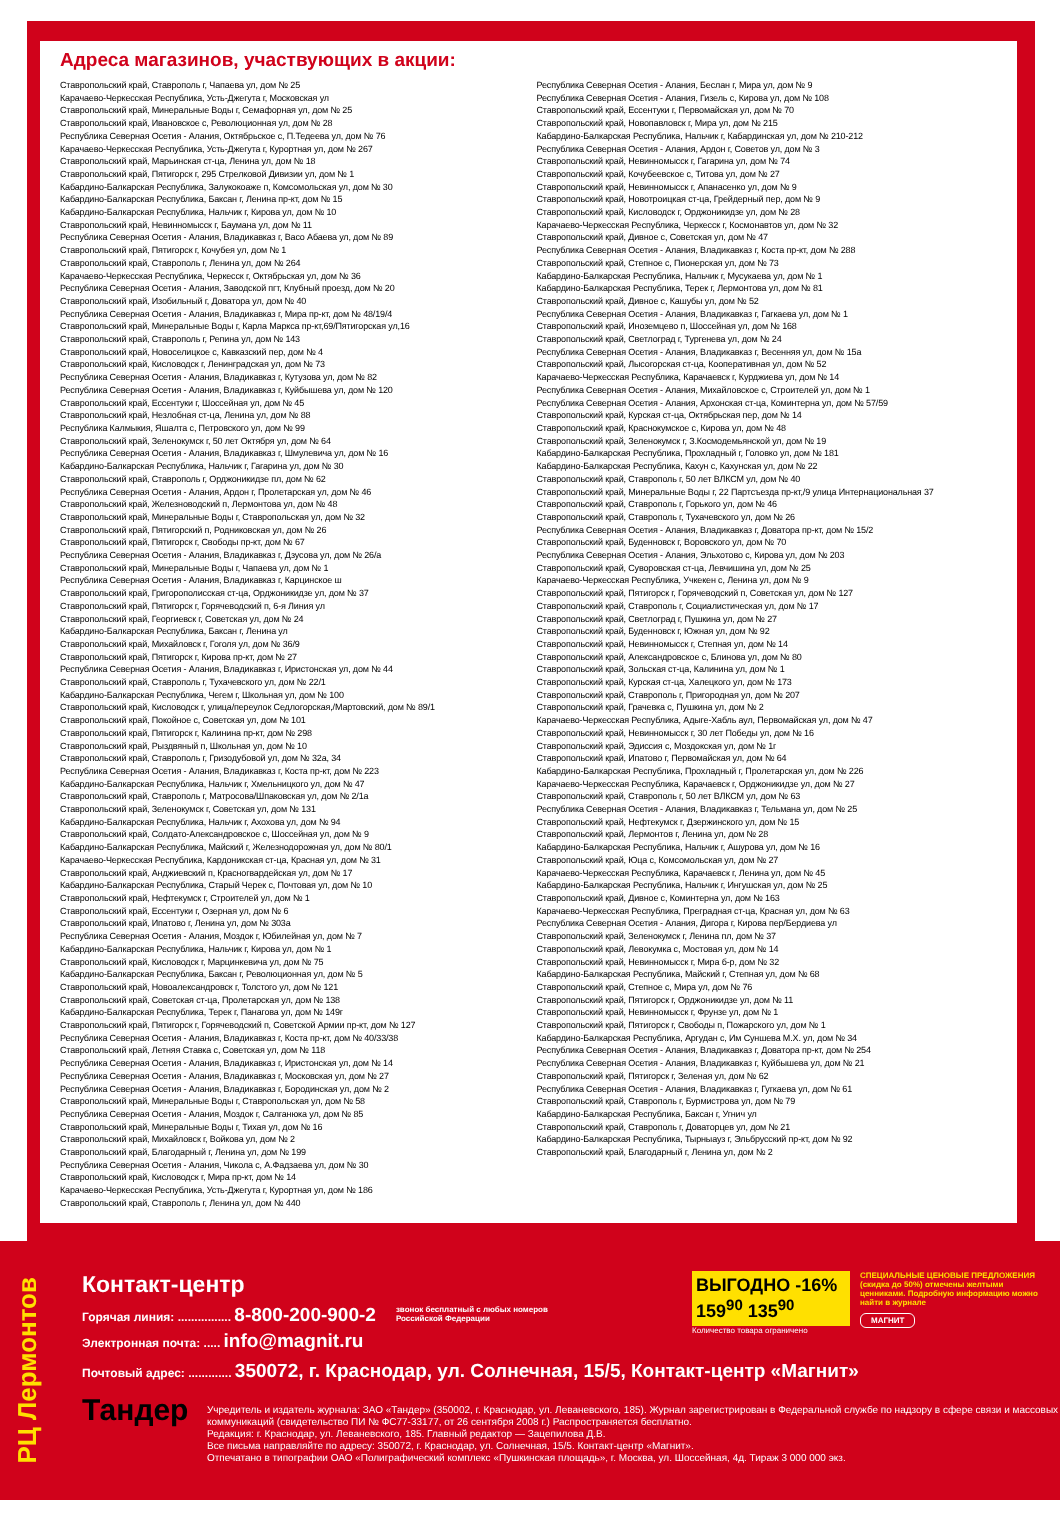Адреса магазинов, участвующих в акции:
Ставропольский край, Ставрополь г, Чапаева ул, дом № 25
Карачаево-Черкесская Республика, Усть-Джегута г, Московская ул
Ставропольский край, Минеральные Воды г, Семафорная ул, дом № 25
Ставропольский край, Ивановское с, Революционная ул, дом № 28
Республика Северная Осетия - Алания, Октябрьское с, П.Тедеева ул, дом № 76
Карачаево-Черкесская Республика, Усть-Джегута г, Курортная ул, дом № 267
Ставропольский край, Марьинская ст-ца, Ленина ул, дом № 18
Ставропольский край, Пятигорск г, 295 Стрелковой Дивизии ул, дом № 1
Кабардино-Балкарская Республика, Залукокоаже п, Комсомольская ул, дом № 30
Кабардино-Балкарская Республика, Баксан г, Ленина пр-кт, дом № 15
Кабардино-Балкарская Республика, Нальчик г, Кирова ул, дом № 10
Ставропольский край, Невинномысск г, Баумана ул, дом № 11
Республика Северная Осетия - Алания, Владикавказ г, Васо Абаева ул, дом № 89
Ставропольский край, Пятигорск г, Кочубея ул, дом № 1
Ставропольский край, Ставрополь г, Ленина ул, дом № 264
Карачаево-Черкесская Республика, Черкесск г, Октябрьская ул, дом № 36
Республика Северная Осетия - Алания, Заводской пгт, Клубный проезд, дом № 20
Ставропольский край, Изобильный г, Доватора ул, дом № 40
Республика Северная Осетия - Алания, Владикавказ г, Мира пр-кт, дом № 48/19/4
Ставропольский край, Минеральные Воды г, Карла Маркса пр-кт,69/Пятигорская ул,16
Ставропольский край, Ставрополь г, Репина ул, дом № 143
Ставропольский край, Новоселицкое с, Кавказский пер, дом № 4
Ставропольский край, Кисловодск г, Ленинградская ул, дом № 73
Республика Северная Осетия - Алания, Владикавказ г, Кутузова ул, дом № 82
Республика Северная Осетия - Алания, Владикавказ г, Куйбышева ул, дом № 120
Ставропольский край, Ессентуки г, Шоссейная ул, дом № 45
Ставропольский край, Незлобная ст-ца, Ленина ул, дом № 88
Республика Калмыкия, Яшалта с, Петровского ул, дом № 99
Ставропольский край, Зеленокумск г, 50 лет Октября ул, дом № 64
Республика Северная Осетия - Алания, Владикавказ г, Шмулевича ул, дом № 16
Кабардино-Балкарская Республика, Нальчик г, Гагарина ул, дом № 30
Ставропольский край, Ставрополь г, Орджоникидзе пл, дом № 62
Республика Северная Осетия - Алания, Ардон г, Пролетарская ул, дом № 46
Ставропольский край, Железноводский п, Лермонтова ул, дом № 48
Ставропольский край, Минеральные Воды г, Ставропольская ул, дом № 32
Ставропольский край, Пятигорский п, Родниковская ул, дом № 26
Ставропольский край, Пятигорск г, Свободы пр-кт, дом № 67
Республика Северная Осетия - Алания, Владикавказ г, Дзусова ул, дом № 26/а
Ставропольский край, Минеральные Воды г, Чапаева ул, дом № 1
Республика Северная Осетия - Алания, Владикавказ г, Карцинское ш
Ставропольский край, Григорополисская ст-ца, Орджоникидзе ул, дом № 37
Ставропольский край, Пятигорск г, Горячеводский п, 6-я Линия ул
Ставропольский край, Георгиевск г, Советская ул, дом № 24
Кабардино-Балкарская Республика, Баксан г, Ленина ул
Ставропольский край, Михайловск г, Гоголя ул, дом № 36/9
Ставропольский край, Пятигорск г, Кирова пр-кт, дом № 27
Республика Северная Осетия - Алания, Владикавказ г, Иристонская ул, дом № 44
Ставропольский край, Ставрополь г, Тухачевского ул, дом № 22/1
Кабардино-Балкарская Республика, Чегем г, Школьная ул, дом № 100
Ставропольский край, Кисловодск г, улица/переулок Седлогорская,/Мартовский, дом № 89/1
Ставропольский край, Покойное с, Советская ул, дом № 101
Ставропольский край, Пятигорск г, Калинина пр-кт, дом № 298
Ставропольский край, Рыздвяный п, Школьная ул, дом № 10
Ставропольский край, Ставрополь г, Гризодубовой ул, дом № 32а, 34
Республика Северная Осетия - Алания, Владикавказ г, Коста пр-кт, дом № 223
Кабардино-Балкарская Республика, Нальчик г, Хмельницкого ул, дом № 47
Ставропольский край, Ставрополь г, Матросова/Шпаковская ул, дом № 2/1а
Ставропольский край, Зеленокумск г, Советская ул, дом № 131
Кабардино-Балкарская Республика, Нальчик г, Ахохова ул, дом № 94
Ставропольский край, Солдато-Александровское с, Шоссейная ул, дом № 9
Кабардино-Балкарская Республика, Майский г, Железнодорожная ул, дом № 80/1
Карачаево-Черкесская Республика, Кардоникская ст-ца, Красная ул, дом № 31
Ставропольский край, Анджиевский п, Красногвардейская ул, дом № 17
Кабардино-Балкарская Республика, Старый Черек с, Почтовая ул, дом № 10
Ставропольский край, Нефтекумск г, Строителей ул, дом № 1
Ставропольский край, Ессентуки г, Озерная ул, дом № 6
Ставропольский край, Ипатово г, Ленина ул, дом № 303а
Республика Северная Осетия - Алания, Моздок г, Юбилейная ул, дом № 7
Кабардино-Балкарская Республика, Нальчик г, Кирова ул, дом № 1
Ставропольский край, Кисловодск г, Марцинкевича ул, дом № 75
Кабардино-Балкарская Республика, Баксан г, Революционная ул, дом № 5
Ставропольский край, Новоалександровск г, Толстого ул, дом № 121
Ставропольский край, Советская ст-ца, Пролетарская ул, дом № 138
Кабардино-Балкарская Республика, Терек г, Панагова ул, дом № 149г
Ставропольский край, Пятигорск г, Горячеводский п, Советской Армии пр-кт, дом № 127
Республика Северная Осетия - Алания, Владикавказ г, Коста пр-кт, дом № 40/33/38
Ставропольский край, Летняя Ставка с, Советская ул, дом № 118
Республика Северная Осетия - Алания, Владикавказ г, Иристонская ул, дом № 14
Республика Северная Осетия - Алания, Владикавказ г, Московская ул, дом № 27
Республика Северная Осетия - Алания, Владикавказ г, Бородинская ул, дом № 2
Ставропольский край, Минеральные Воды г, Ставропольская ул, дом № 58
Республика Северная Осетия - Алания, Моздок г, Салганюка ул, дом № 85
Ставропольский край, Минеральные Воды г, Тихая ул, дом № 16
Ставропольский край, Михайловск г, Войкова ул, дом № 2
Ставропольский край, Благодарный г, Ленина ул, дом № 199
Республика Северная Осетия - Алания, Чикола с, А.Фадзаева ул, дом № 30
Ставропольский край, Кисловодск г, Мира пр-кт, дом № 14
Карачаево-Черкесская Республика, Усть-Джегута г, Курортная ул, дом № 186
Ставропольский край, Ставрополь г, Ленина ул, дом № 440
Республика Северная Осетия - Алания, Беслан г, Мира ул, дом № 9
Республика Северная Осетия - Алания, Гизель с, Кирова ул, дом № 108
Ставропольский край, Ессентуки г, Первомайская ул, дом № 70
Ставропольский край, Новопавловск г, Мира ул, дом № 215
Кабардино-Балкарская Республика, Нальчик г, Кабардинская ул, дом № 210-212
Республика Северная Осетия - Алания, Ардон г, Советов ул, дом № 3
Ставропольский край, Невинномысск г, Гагарина ул, дом № 74
Ставропольский край, Кочубеевское с, Титова ул, дом № 27
Ставропольский край, Невинномысск г, Апанасенко ул, дом № 9
Ставропольский край, Новотроицкая ст-ца, Грейдерный пер, дом № 9
Ставропольский край, Кисловодск г, Орджоникидзе ул, дом № 28
Карачаево-Черкесская Республика, Черкесск г, Космонавтов ул, дом № 32
Ставропольский край, Дивное с, Советская ул, дом № 47
Республика Северная Осетия - Алания, Владикавказ г, Коста пр-кт, дом № 288
Ставропольский край, Степное с, Пионерская ул, дом № 73
Кабардино-Балкарская Республика, Нальчик г, Мусукаева ул, дом № 1
Кабардино-Балкарская Республика, Терек г, Лермонтова ул, дом № 81
Ставропольский край, Дивное с, Кашубы ул, дом № 52
Республика Северная Осетия - Алания, Владикавказ г, Гагкаева ул, дом № 1
Ставропольский край, Иноземцево п, Шоссейная ул, дом № 168
Ставропольский край, Светлоград г, Тургенева ул, дом № 24
Республика Северная Осетия - Алания, Владикавказ г, Весенняя ул, дом № 15а
Ставропольский край, Лысогорская ст-ца, Кооперативная ул, дом № 52
Карачаево-Черкесская Республика, Карачаевск г, Курджиева ул, дом № 14
Республика Северная Осетия - Алания, Михайловское с, Строителей ул, дом № 1
Республика Северная Осетия - Алания, Архонская ст-ца, Коминтерна ул, дом № 57/59
Ставропольский край, Курская ст-ца, Октябрьская пер, дом № 14
Ставропольский край, Краснокумское с, Кирова ул, дом № 48
Ставропольский край, Зеленокумск г, З.Космодемьянской ул, дом № 19
Кабардино-Балкарская Республика, Прохладный г, Головко ул, дом № 181
Кабардино-Балкарская Республика, Кахун с, Кахунская ул, дом № 22
Ставропольский край, Ставрополь г, 50 лет ВЛКСМ ул, дом № 40
Ставропольский край, Минеральные Воды г, 22 Партсъезда пр-кт,/9 улица Интернациональная 37
Ставропольский край, Ставрополь г, Горького ул, дом № 46
Ставропольский край, Ставрополь г, Тухачевского ул, дом № 26
Республика Северная Осетия - Алания, Владикавказ г, Доватора пр-кт, дом № 15/2
Ставропольский край, Буденновск г, Воровского ул, дом № 70
Республика Северная Осетия - Алания, Эльхотово с, Кирова ул, дом № 203
Ставропольский край, Суворовская ст-ца, Левчишина ул, дом № 25
Карачаево-Черкесская Республика, Учкекен с, Ленина ул, дом № 9
Ставропольский край, Пятигорск г, Горячеводский п, Советская ул, дом № 127
Ставропольский край, Ставрополь г, Социалистическая ул, дом № 17
Ставропольский край, Светлоград г, Пушкина ул, дом № 27
Ставропольский край, Буденновск г, Южная ул, дом № 92
Ставропольский край, Невинномысск г, Степная ул, дом № 14
Ставропольский край, Александровское с, Блинова ул, дом № 80
Ставропольский край, Зольская ст-ца, Калинина ул, дом № 1
Ставропольский край, Курская ст-ца, Халецкого ул, дом № 173
Ставропольский край, Ставрополь г, Пригородная ул, дом № 207
Ставропольский край, Грачевка с, Пушкина ул, дом № 2
Карачаево-Черкесская Республика, Адыге-Хабль аул, Первомайская ул, дом № 47
Ставропольский край, Невинномысск г, 30 лет Победы ул, дом № 16
Ставропольский край, Эдиссия с, Моздокская ул, дом № 1г
Ставропольский край, Ипатово г, Первомайская ул, дом № 64
Кабардино-Балкарская Республика, Прохладный г, Пролетарская ул, дом № 226
Карачаево-Черкесская Республика, Карачаевск г, Орджоникидзе ул, дом № 27
Ставропольский край, Ставрополь г, 50 лет ВЛКСМ ул, дом № 63
Республика Северная Осетия - Алания, Владикавказ г, Тельмана ул, дом № 25
Ставропольский край, Нефтекумск г, Дзержинского ул, дом № 15
Ставропольский край, Лермонтов г, Ленина ул, дом № 28
Кабардино-Балкарская Республика, Нальчик г, Ашурова ул, дом № 16
Ставропольский край, Юца с, Комсомольская ул, дом № 27
Карачаево-Черкесская Республика, Карачаевск г, Ленина ул, дом № 45
Кабардино-Балкарская Республика, Нальчик г, Ингушская ул, дом № 25
Ставропольский край, Дивное с, Коминтерна ул, дом № 163
Карачаево-Черкесская Республика, Преградная ст-ца, Красная ул, дом № 63
Республика Северная Осетия - Алания, Дигора г, Кирова пер/Бердиева ул
Ставропольский край, Зеленокумск г, Ленина пл, дом № 37
Ставропольский край, Левокумка с, Мостовая ул, дом № 14
Ставропольский край, Невинномысск г, Мира б-р, дом № 32
Кабардино-Балкарская Республика, Майский г, Степная ул, дом № 68
Ставропольский край, Степное с, Мира ул, дом № 76
Ставропольский край, Пятигорск г, Орджоникидзе ул, дом № 11
Ставропольский край, Невинномысск г, Фрунзе ул, дом № 1
Ставропольский край, Пятигорск г, Свободы п, Пожарского ул, дом № 1
Кабардино-Балкарская Республика, Аргудан с, Им Суншева М.Х. ул, дом № 34
Республика Северная Осетия - Алания, Владикавказ г, Доватора пр-кт, дом № 254
Республика Северная Осетия - Алания, Владикавказ г, Куйбышева ул, дом № 21
Ставропольский край, Пятигорск г, Зеленая ул, дом № 62
Республика Северная Осетия - Алания, Владикавказ г, Гугкаева ул, дом № 61
Ставропольский край, Ставрополь г, Бурмистрова ул, дом № 79
Кабардино-Балкарская Республика, Баксан г, Угнич ул
Ставропольский край, Ставрополь г, Доваторцев ул, дом № 21
Кабардино-Балкарская Республика, Тырныауз г, Эльбрусский пр-кт, дом № 92
Ставропольский край, Благодарный г, Ленина ул, дом № 2
РЦ Лермонтов
Контакт-центр
Горячая линия: ................ 8-800-200-900-2 звонок бесплатный с любых номеров
Российской Федерации
Электронная почта: ..... info@magnit.ru
ВЫГОДНО -16% 159<sup>90</sup> 135<sup>90</sup>
Количество товара ограничено
СПЕЦИАЛЬНЫЕ ЦЕНОВЫЕ ПРЕДЛОЖЕНИЯ (скидка до 50%) отмечены желтыми ценниками. Подробную информацию можно найти в журнале
МАГНИТ
Почтовый адрес: ............. 350072, г. Краснодар, ул. Солнечная, 15/5, Контакт-центр «Магнит»
Тандер
Учредитель и издатель журнала: ЗАО «Тандер» (350002, г. Краснодар, ул. Леваневского, 185). Журнал зарегистрирован в Федеральной службе по надзору в сфере связи и массовых коммуникаций (свидетельство ПИ № ФС77-33177, от 26 сентября 2008 г.) Распространяется бесплатно.
Редакция: г. Краснодар, ул. Леваневского, 185. Главный редактор — Зацепилова Д.В.
Все письма направляйте по адресу: 350072, г. Краснодар, ул. Солнечная, 15/5. Контакт-центр «Магнит».
Отпечатано в типографии ОАО «Полиграфический комплекс «Пушкинская площадь», г. Москва, ул. Шоссейная, 4д. Тираж 3 000 000 экз.